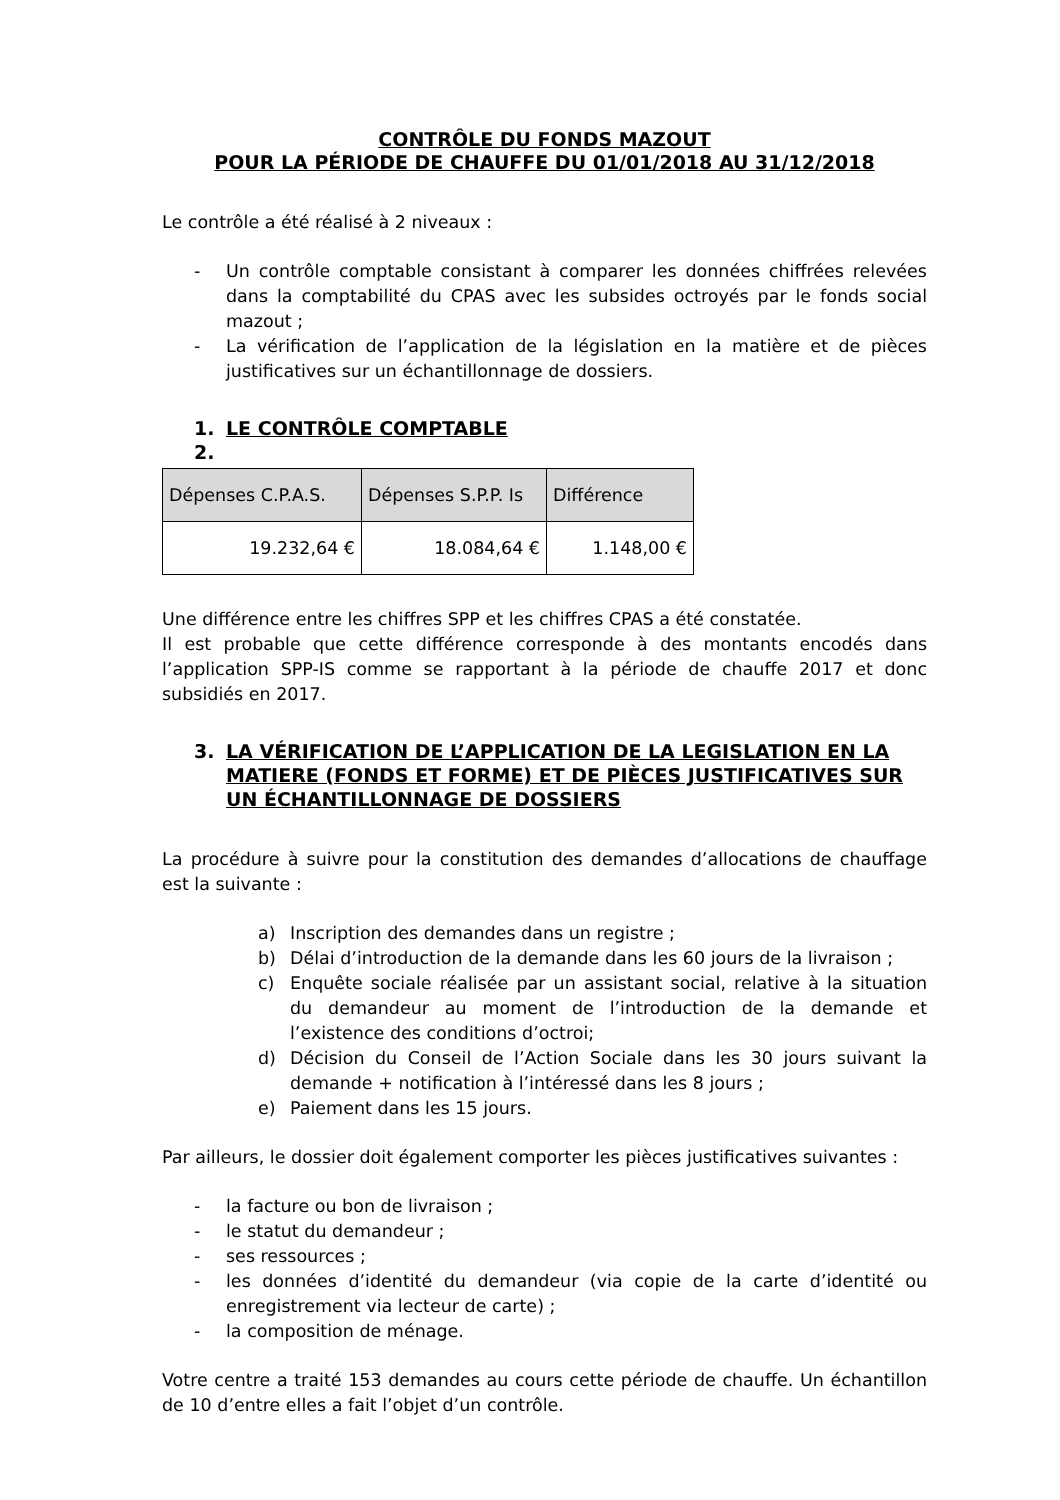CONTRÔLE DU FONDS MAZOUT
POUR LA PÉRIODE DE CHAUFFE DU 01/01/2018 AU 31/12/2018
Le contrôle a été réalisé à 2 niveaux :
- Un contrôle comptable consistant à comparer les données chiffrées relevées dans la comptabilité du CPAS avec les subsides octroyés par le fonds social mazout ;
- La vérification de l’application de la législation en la matière et de pièces justificatives sur un échantillonnage de dossiers.
1. LE CONTRÔLE COMPTABLE
2.
| Dépenses C.P.A.S. | Dépenses S.P.P. Is | Différence |
| 19.232,64 € | 18.084,64 € | 1.148,00 € |
Une différence entre les chiffres SPP et les chiffres CPAS a été constatée.
Il est probable que cette différence corresponde à des montants encodés dans l’application SPP-IS comme se rapportant à la période de chauffe 2017 et donc subsidiés en 2017.
3. LA VÉRIFICATION DE L’APPLICATION DE LA LEGISLATION EN LA MATIERE (FONDS ET FORME) ET DE PIÈCES JUSTIFICATIVES SUR UN ÉCHANTILLONNAGE DE DOSSIERS
La procédure à suivre pour la constitution des demandes d’allocations de chauffage est la suivante :
a) Inscription des demandes dans un registre ;
b) Délai d’introduction de la demande dans les 60 jours de la livraison ;
c) Enquête sociale réalisée par un assistant social, relative à la situation du demandeur au moment de l’introduction de la demande et l’existence des conditions d’octroi;
d) Décision du Conseil de l’Action Sociale dans les 30 jours suivant la demande + notification à l’intéressé dans les 8 jours ;
e) Paiement dans les 15 jours.
Par ailleurs, le dossier doit également comporter les pièces justificatives suivantes :
- la facture ou bon de livraison ;
- le statut du demandeur ;
- ses ressources ;
- les données d’identité du demandeur (via copie de la carte d’identité ou enregistrement via lecteur de carte) ;
- la composition de ménage.
Votre centre a traité 153 demandes au cours cette période de chauffe. Un échantillon de 10 d’entre elles a fait l’objet d’un contrôle.